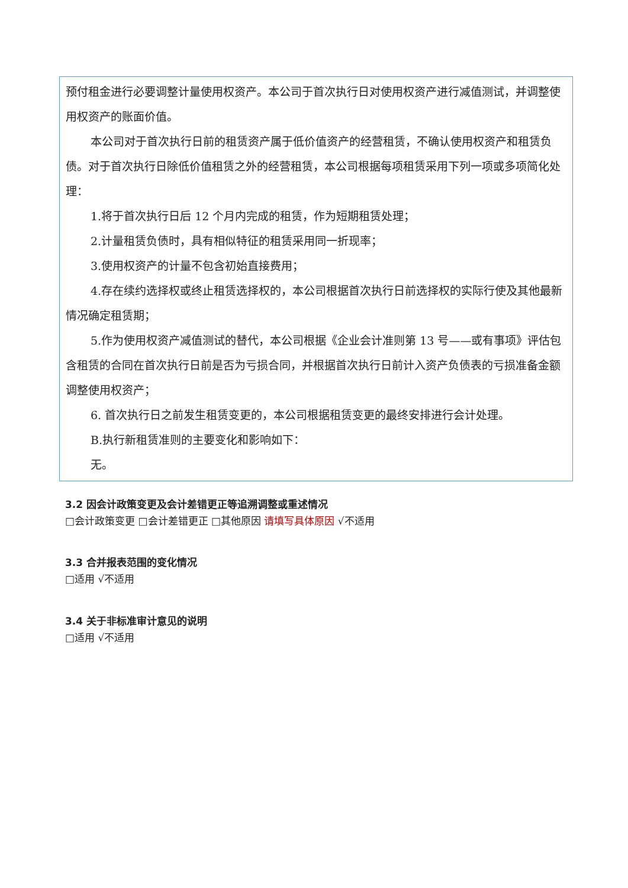预付租金进行必要调整计量使用权资产。本公司于首次执行日对使用权资产进行减值测试，并调整使用权资产的账面价值。
本公司对于首次执行日前的租赁资产属于低价值资产的经营租赁，不确认使用权资产和租赁负债。对于首次执行日除低价值租赁之外的经营租赁，本公司根据每项租赁采用下列一项或多项简化处理：
1.将于首次执行日后 12 个月内完成的租赁，作为短期租赁处理；
2.计量租赁负债时，具有相似特征的租赁采用同一折现率；
3.使用权资产的计量不包含初始直接费用；
4.存在续约选择权或终止租赁选择权的，本公司根据首次执行日前选择权的实际行使及其他最新情况确定租赁期；
5.作为使用权资产减值测试的替代，本公司根据《企业会计准则第 13 号——或有事项》评估包含租赁的合同在首次执行日前是否为亏损合同，并根据首次执行日前计入资产负债表的亏损准备金额调整使用权资产；
6. 首次执行日之前发生租赁变更的，本公司根据租赁变更的最终安排进行会计处理。
B.执行新租赁准则的主要变化和影响如下：
无。
3.2 因会计政策变更及会计差错更正等追溯调整或重述情况
□会计政策变更 □会计差错更正 □其他原因 请填写具体原因 √不适用
3.3 合并报表范围的变化情况
□适用 √不适用
3.4 关于非标准审计意见的说明
□适用 √不适用